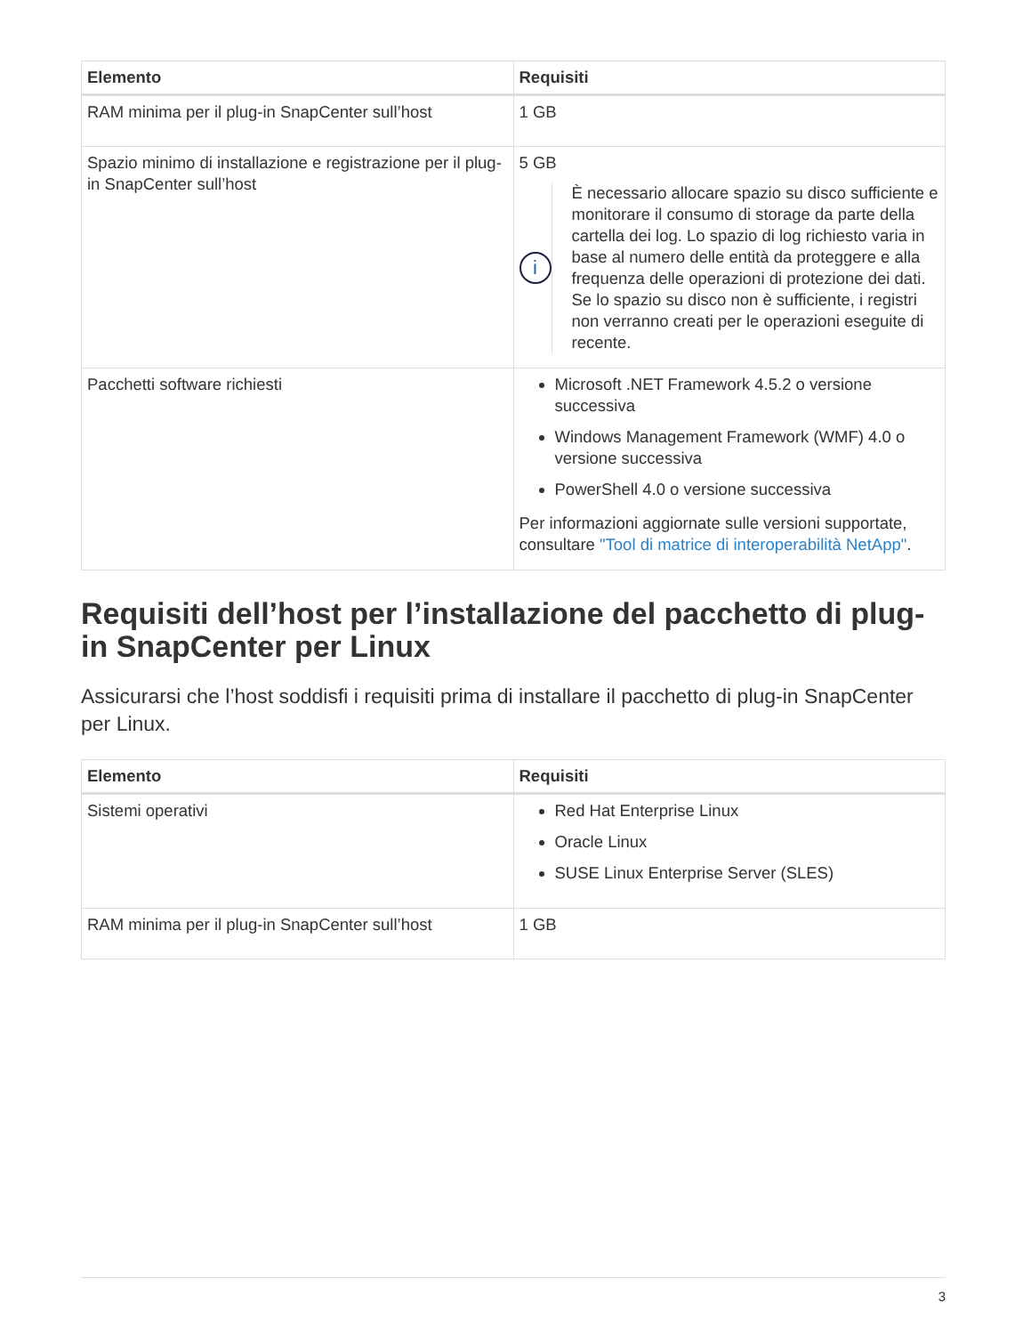| Elemento | Requisiti |
| --- | --- |
| RAM minima per il plug-in SnapCenter sull’host | 1 GB |
| Spazio minimo di installazione e registrazione per il plug-in SnapCenter sull’host | 5 GB i È necessario allocare spazio su disco sufficiente e monitorare il consumo di storage da parte della cartella dei log. Lo spazio di log richiesto varia in base al numero delle entità da proteggere e alla frequenza delle operazioni di protezione dei dati. Se lo spazio su disco non è sufficiente, i registri non verranno creati per le operazioni eseguite di recente. |
| Pacchetti software richiesti | Microsoft .NET Framework 4.5.2 o versione successiva Windows Management Framework (WMF) 4.0 o versione successiva PowerShell 4.0 o versione successiva Per informazioni aggiornate sulle versioni supportate, consultare "Tool di matrice di interoperabilità NetApp" . |
Requisiti dell’host per l’installazione del pacchetto di plug-in SnapCenter per Linux
Assicurarsi che l’host soddisfi i requisiti prima di installare il pacchetto di plug-in SnapCenter per Linux.
| Elemento | Requisiti |
| --- | --- |
| Sistemi operativi | Red Hat Enterprise Linux Oracle Linux SUSE Linux Enterprise Server (SLES) |
| RAM minima per il plug-in SnapCenter sull’host | 1 GB |
3